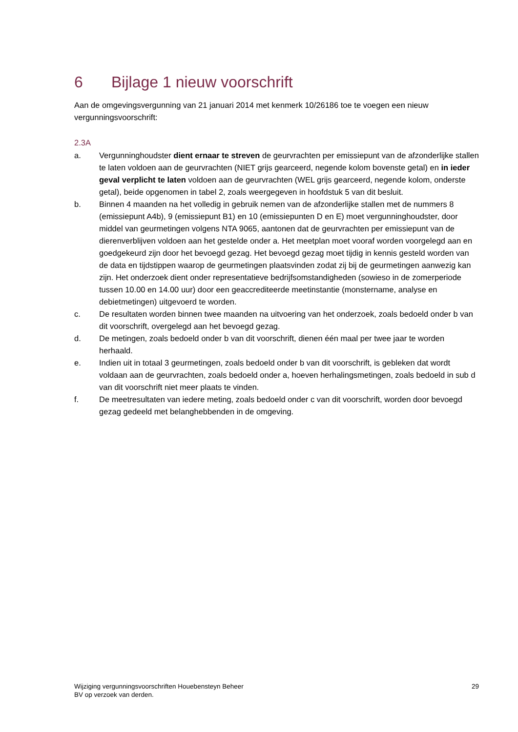6 Bijlage 1 nieuw voorschrift
Aan de omgevingsvergunning van 21 januari 2014 met kenmerk 10/26186 toe te voegen een nieuw vergunningsvoorschrift:
2.3A
a. Vergunninghoudster dient ernaar te streven de geurvrachten per emissiepunt van de afzonderlijke stallen te laten voldoen aan de geurvrachten (NIET grijs gearceerd, negende kolom bovenste getal) en in ieder geval verplicht te laten voldoen aan de geurvrachten (WEL grijs gearceerd, negende kolom, onderste getal), beide opgenomen in tabel 2, zoals weergegeven in hoofdstuk 5 van dit besluit.
b. Binnen 4 maanden na het volledig in gebruik nemen van de afzonderlijke stallen met de nummers 8 (emissiepunt A4b), 9 (emissiepunt B1) en 10 (emissiepunten D en E) moet vergunninghoudster, door middel van geurmetingen volgens NTA 9065, aantonen dat de geurvrachten per emissiepunt van de dierenverblijven voldoen aan het gestelde onder a. Het meetplan moet vooraf worden voorgelegd aan en goedgekeurd zijn door het bevoegd gezag. Het bevoegd gezag moet tijdig in kennis gesteld worden van de data en tijdstippen waarop de geurmetingen plaatsvinden zodat zij bij de geurmetingen aanwezig kan zijn. Het onderzoek dient onder representatieve bedrijfsomstandigheden (sowieso in de zomerperiode tussen 10.00 en 14.00 uur) door een geaccrediteerde meetinstantie (monstername, analyse en debietmetingen) uitgevoerd te worden.
c. De resultaten worden binnen twee maanden na uitvoering van het onderzoek, zoals bedoeld onder b van dit voorschrift, overgelegd aan het bevoegd gezag.
d. De metingen, zoals bedoeld onder b van dit voorschrift, dienen één maal per twee jaar te worden herhaald.
e. Indien uit in totaal 3 geurmetingen, zoals bedoeld onder b van dit voorschrift, is gebleken dat wordt voldaan aan de geurvrachten, zoals bedoeld onder a, hoeven herhalingsmetingen, zoals bedoeld in sub d van dit voorschrift niet meer plaats te vinden.
f. De meetresultaten van iedere meting, zoals bedoeld onder c van dit voorschrift, worden door bevoegd gezag gedeeld met belanghebbenden in de omgeving.
Wijziging vergunningsvoorschriften Houebensteyn Beheer
BV op verzoek van derden.
29